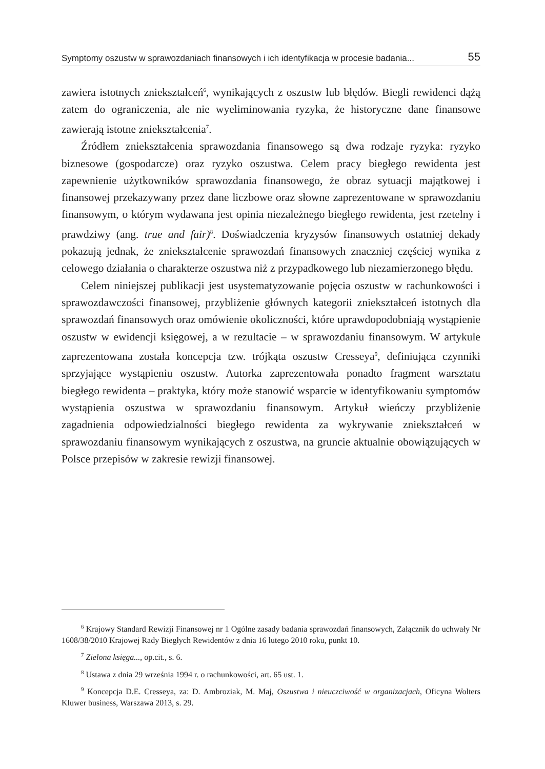Symptomy oszustw w sprawozdaniach finansowych i ich identyfikacja w procesie badania... 55
zawiera istotnych zniekształceń<sup>6</sup>, wynikających z oszustw lub błędów. Biegli rewidenci dążą zatem do ograniczenia, ale nie wyeliminowania ryzyka, że historyczne dane finansowe zawierają istotne zniekształcenia<sup>7</sup>.
Źródłem zniekształcenia sprawozdania finansowego są dwa rodzaje ryzyka: ryzyko biznesowe (gospodarcze) oraz ryzyko oszustwa. Celem pracy biegłego rewidenta jest zapewnienie użytkowników sprawozdania finansowego, że obraz sytuacji majątkowej i finansowej przekazywany przez dane liczbowe oraz słowne zaprezentowane w sprawozdaniu finansowym, o którym wydawana jest opinia niezależnego biegłego rewidenta, jest rzetelny i prawdziwy (ang. true and fair)<sup>8</sup>. Doświadczenia kryzysów finansowych ostatniej dekady pokazują jednak, że zniekształcenie sprawozdań finansowych znaczniej częściej wynika z celowego działania o charakterze oszustwa niż z przypadkowego lub niezamierzonego błędu.
Celem niniejszej publikacji jest usystematyzowanie pojęcia oszustw w rachunkowości i sprawozdawczości finansowej, przybliżenie głównych kategorii zniekształceń istotnych dla sprawozdań finansowych oraz omówienie okoliczności, które uprawdopodobniają wystąpienie oszustw w ewidencji księgowej, a w rezultacie – w sprawozdaniu finansowym. W artykule zaprezentowana została koncepcja tzw. trójkąta oszustw Cresseya<sup>9</sup>, definiująca czynniki sprzyjające wystąpieniu oszustw. Autorka zaprezentowała ponadto fragment warsztatu biegłego rewidenta – praktyka, który może stanowić wsparcie w identyfikowaniu symptomów wystąpienia oszustwa w sprawozdaniu finansowym. Artykuł wieńczy przybliżenie zagadnienia odpowiedzialności biegłego rewidenta za wykrywanie zniekształceń w sprawozdaniu finansowym wynikających z oszustwa, na gruncie aktualnie obowiązujących w Polsce przepisów w zakresie rewizji finansowej.
<sup>6</sup> Krajowy Standard Rewizji Finansowej nr 1 Ogólne zasady badania sprawozdań finansowych, Załącznik do uchwały Nr 1608/38/2010 Krajowej Rady Biegłych Rewidentów z dnia 16 lutego 2010 roku, punkt 10.
<sup>7</sup> Zielona księga..., op.cit., s. 6.
<sup>8</sup> Ustawa z dnia 29 września 1994 r. o rachunkowości, art. 65 ust. 1.
<sup>9</sup> Koncepcja D.E. Cresseya, za: D. Ambroziak, M. Maj, Oszustwa i nieuczciwość w organizacjach, Oficyna Wolters Kluwer business, Warszawa 2013, s. 29.